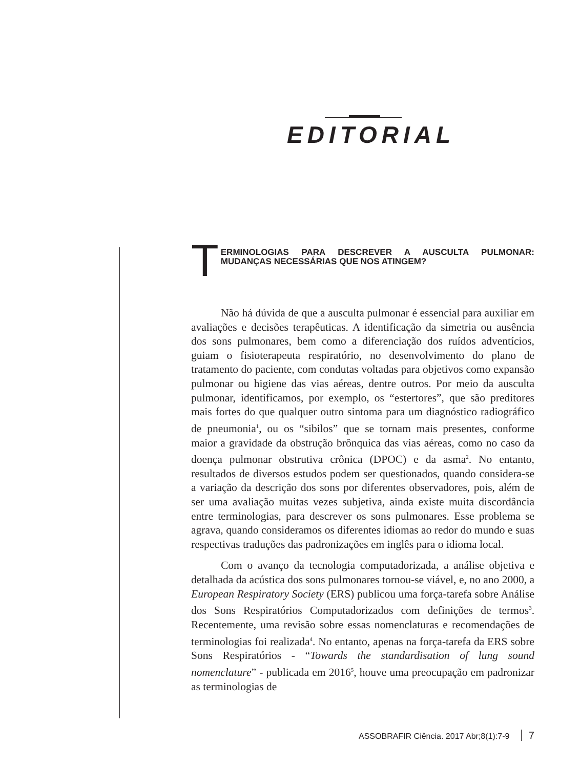EDITORIAL
T ERMINOLOGIAS PARA DESCREVER A AUSCULTA PULMONAR: MUDANÇAS NECESSÁRIAS QUE NOS ATINGEM?
Não há dúvida de que a ausculta pulmonar é essencial para auxiliar em avaliações e decisões terapêuticas. A identificação da simetria ou ausência dos sons pulmonares, bem como a diferenciação dos ruídos adventícios, guiam o fisioterapeuta respiratório, no desenvolvimento do plano de tratamento do paciente, com condutas voltadas para objetivos como expansão pulmonar ou higiene das vias aéreas, dentre outros. Por meio da ausculta pulmonar, identificamos, por exemplo, os “estertores”, que são preditores mais fortes do que qualquer outro sintoma para um diagnóstico radiográfico de pneumonia<sup>1</sup>, ou os “sibilos” que se tornam mais presentes, conforme maior a gravidade da obstrução brônquica das vias aéreas, como no caso da doença pulmonar obstrutiva crônica (DPOC) e da asma<sup>2</sup>. No entanto, resultados de diversos estudos podem ser questionados, quando considera-se a variação da descrição dos sons por diferentes observadores, pois, além de ser uma avaliação muitas vezes subjetiva, ainda existe muita discordância entre terminologias, para descrever os sons pulmonares. Esse problema se agrava, quando consideramos os diferentes idiomas ao redor do mundo e suas respectivas traduções das padronizações em inglês para o idioma local.
Com o avanço da tecnologia computadorizada, a análise objetiva e detalhada da acústica dos sons pulmonares tornou-se viável, e, no ano 2000, a European Respiratory Society (ERS) publicou uma força-tarefa sobre Análise dos Sons Respiratórios Computadorizados com definições de termos<sup>3</sup>. Recentemente, uma revisão sobre essas nomenclaturas e recomendações de terminologias foi realizada<sup>4</sup>. No entanto, apenas na força-tarefa da ERS sobre Sons Respiratórios - “Towards the standardisation of lung sound nomenclature” - publicada em 2016<sup>5</sup>, houve uma preocupação em padronizar as terminologias de
ASSOBRAFIR Ciência. 2017 Abr;8(1):7-9 7